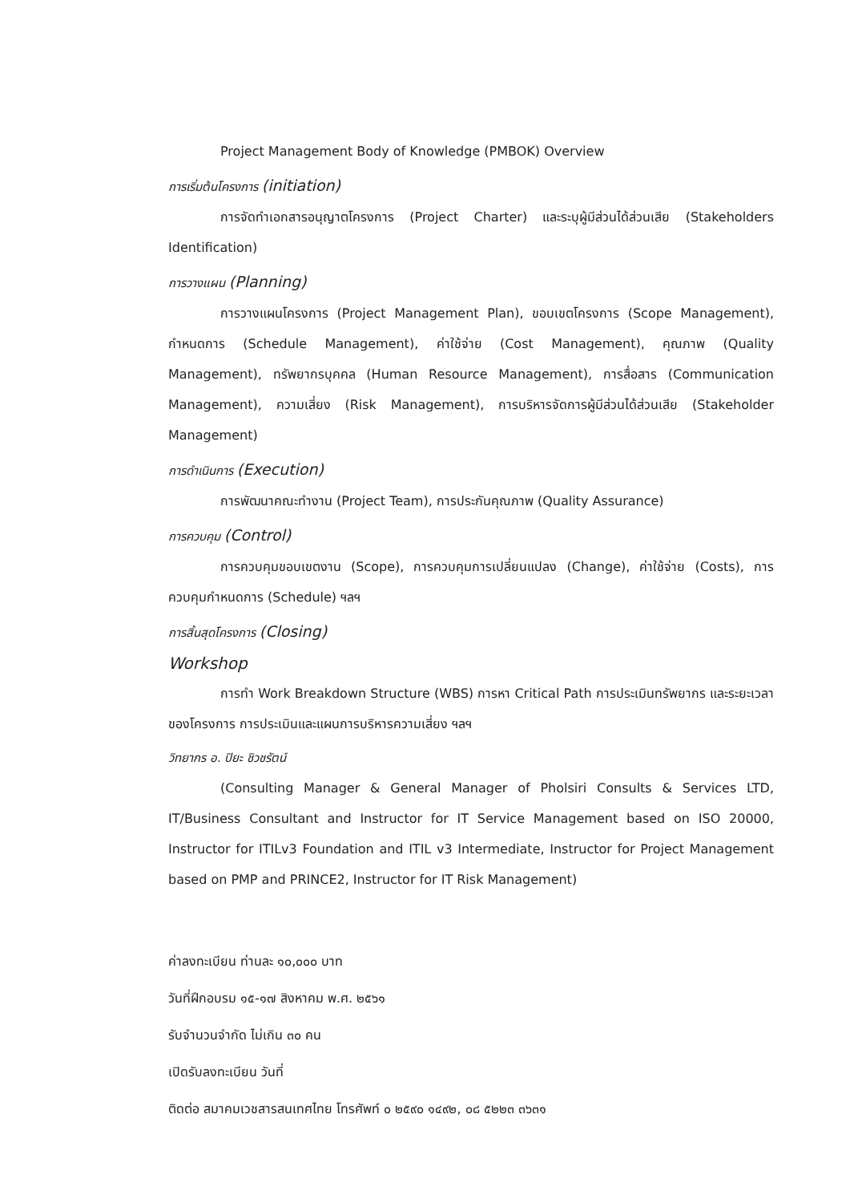Project Management Body of Knowledge (PMBOK) Overview
การเริ่มต้นโครงการ (initiation)
การจัดทำเอกสารอนุญาตโครงการ (Project Charter) และระบุผู้มีส่วนได้ส่วนเสีย (Stakeholders Identification)
การวางแผน (Planning)
การวางแผนโครงการ (Project Management Plan), ขอบเขตโครงการ (Scope Management), กำหนดการ (Schedule Management), ค่าใช้จ่าย (Cost Management), คุณภาพ (Quality Management), ทรัพยากรบุคคล (Human Resource Management), การสื่อสาร (Communication Management), ความเสี่ยง (Risk Management), การบริหารจัดการผู้มีส่วนได้ส่วนเสีย (Stakeholder Management)
การดำเนินการ (Execution)
การพัฒนาคณะทำงาน (Project Team), การประกันคุณภาพ (Quality Assurance)
การควบคุม (Control)
การควบคุมขอบเขตงาน (Scope), การควบคุมการเปลี่ยนแปลง (Change), ค่าใช้จ่าย (Costs), การควบคุมกำหนดการ (Schedule) ฯลฯ
การสิ้นสุดโครงการ (Closing)
Workshop
การทำ Work Breakdown Structure (WBS) การหา Critical Path การประเมินทรัพยากร และระยะเวลาของโครงการ การประเมินและแผนการบริหารความเสี่ยง ฯลฯ
วิทยากร อ. ปิยะ ชิวชรัตน์
(Consulting Manager & General Manager of Pholsiri Consults & Services LTD, IT/Business Consultant and Instructor for IT Service Management based on ISO 20000, Instructor for ITILv3 Foundation and ITIL v3 Intermediate, Instructor for Project Management based on PMP and PRINCE2, Instructor for IT Risk Management)
ค่าลงทะเบียน ท่านละ ๑๐,๐๐๐ บาท
วันที่ฝึกอบรม ๑๕-๑๗ สิงหาคม พ.ศ. ๒๕๖๑
รับจำนวนจำกัด ไม่เกิน ๓๐ คน
เปิดรับลงทะเบียน วันที่
ติดต่อ สมาคมเวชสารสนเทศไทย โทรศัพท์ ๐ ๒๕๙๐ ๑๔๙๒, ๐๘ ๕๒๒๓ ๓๖๓๑